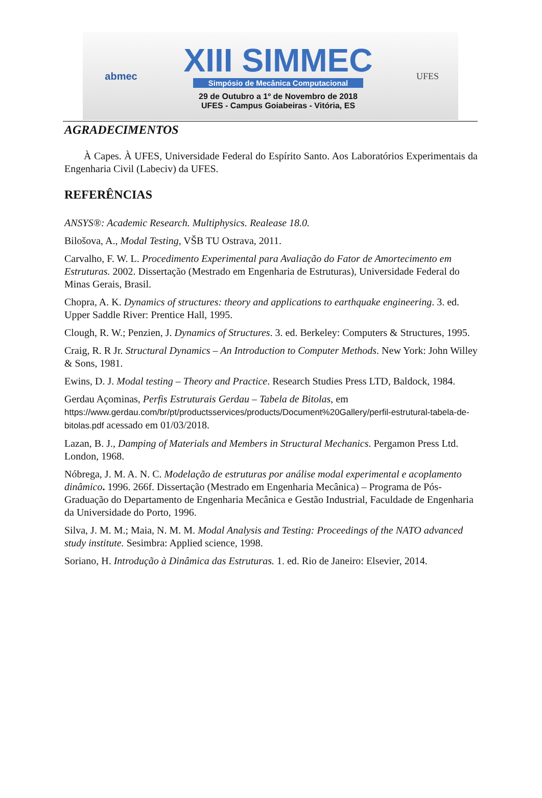abmec
XIII SIMMEC
Simpósio de Mecânica Computacional
29 de Outubro a 1º de Novembro de 2018
UFES - Campus Goiabeiras - Vitória, ES
UFES
AGRADECIMENTOS
À Capes. À UFES, Universidade Federal do Espírito Santo. Aos Laboratórios Experimentais da Engenharia Civil (Labeciv) da UFES.
REFERÊNCIAS
ANSYS®: Academic Research. Multiphysics. Realease 18.0.
Bilošova, A., Modal Testing, VŠB TU Ostrava, 2011.
Carvalho, F. W. L. Procedimento Experimental para Avaliação do Fator de Amortecimento em Estruturas. 2002. Dissertação (Mestrado em Engenharia de Estruturas), Universidade Federal do Minas Gerais, Brasil.
Chopra, A. K. Dynamics of structures: theory and applications to earthquake engineering. 3. ed. Upper Saddle River: Prentice Hall, 1995.
Clough, R. W.; Penzien, J. Dynamics of Structures. 3. ed. Berkeley: Computers & Structures, 1995.
Craig, R. R Jr. Structural Dynamics – An Introduction to Computer Methods. New York: John Willey & Sons, 1981.
Ewins, D. J. Modal testing – Theory and Practice. Research Studies Press LTD, Baldock, 1984.
Gerdau Açominas, Perfis Estruturais Gerdau – Tabela de Bitolas, em https://www.gerdau.com/br/pt/productsservices/products/Document%20Gallery/perfil-estrutural-tabela-de-bitolas.pdf acessado em 01/03/2018.
Lazan, B. J., Damping of Materials and Members in Structural Mechanics. Pergamon Press Ltd. London, 1968.
Nóbrega, J. M. A. N. C. Modelação de estruturas por análise modal experimental e acoplamento dinâmico. 1996. 266f. Dissertação (Mestrado em Engenharia Mecânica) – Programa de Pós-Graduação do Departamento de Engenharia Mecânica e Gestão Industrial, Faculdade de Engenharia da Universidade do Porto, 1996.
Silva, J. M. M.; Maia, N. M. M. Modal Analysis and Testing: Proceedings of the NATO advanced study institute. Sesimbra: Applied science, 1998.
Soriano, H. Introdução à Dinâmica das Estruturas. 1. ed. Rio de Janeiro: Elsevier, 2014.